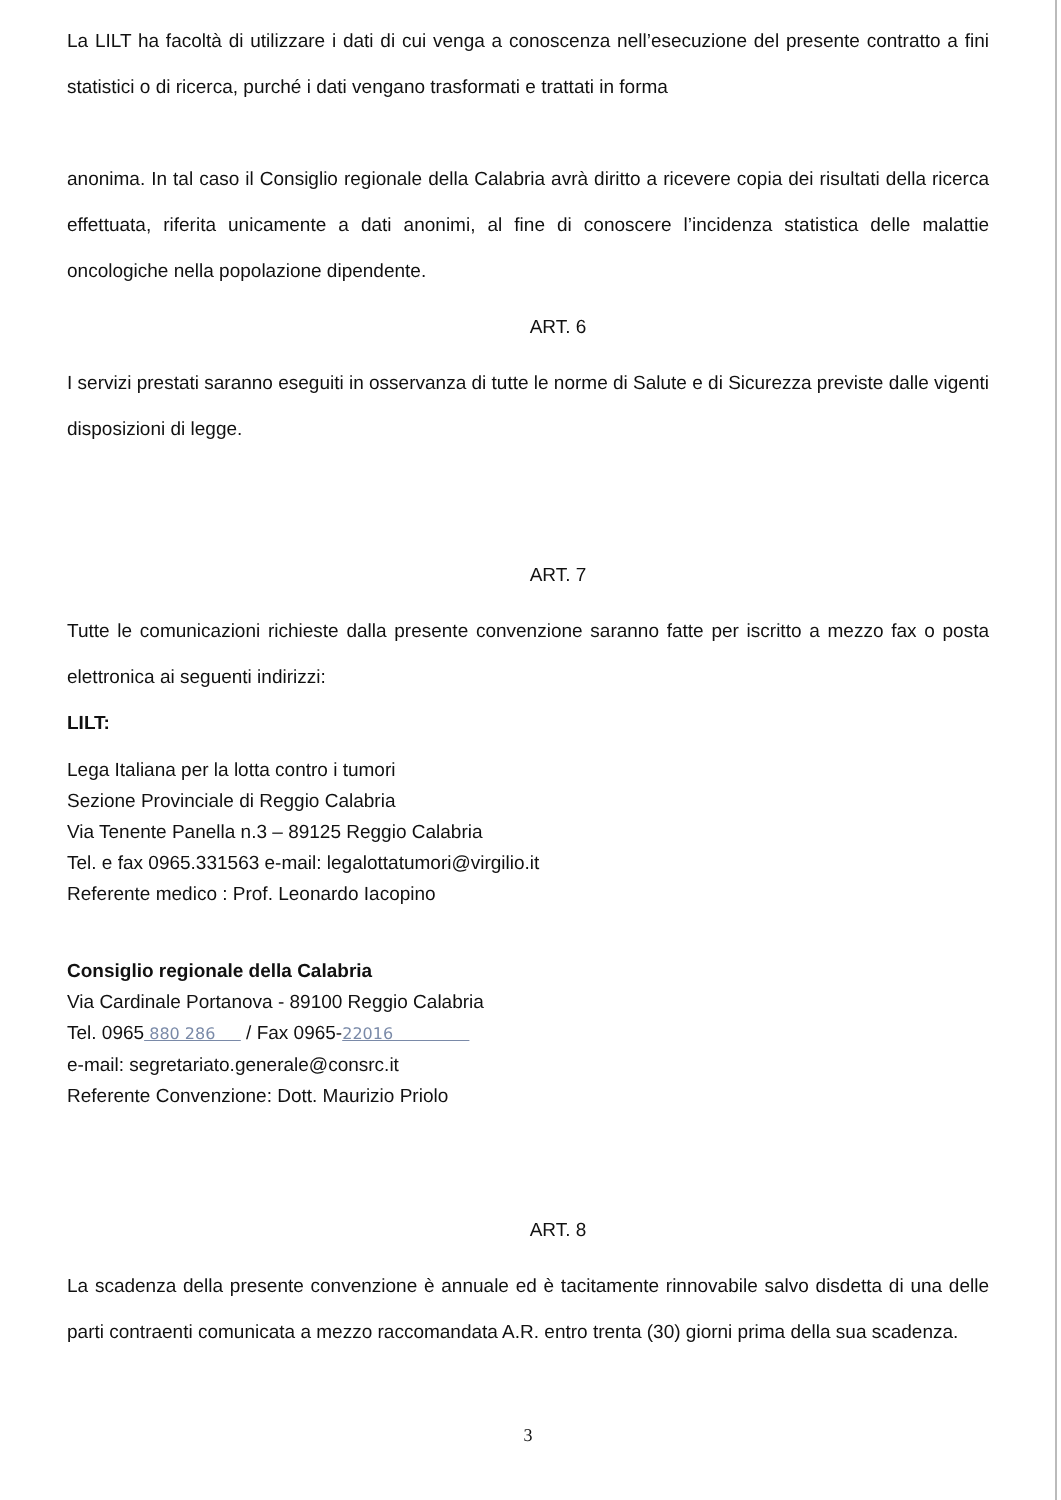La LILT ha facoltà di utilizzare i dati di cui venga a conoscenza nell’esecuzione del presente contratto a fini statistici o di ricerca, purché i dati vengano trasformati e trattati in forma
anonima. In tal caso il Consiglio regionale della Calabria avrà diritto a ricevere copia dei risultati della ricerca effettuata, riferita unicamente a dati anonimi, al fine di conoscere l’incidenza statistica delle malattie oncologiche nella popolazione dipendente.
ART. 6
I servizi prestati saranno eseguiti in osservanza di tutte le norme di Salute e di Sicurezza previste dalle vigenti disposizioni di legge.
ART. 7
Tutte le comunicazioni richieste dalla presente convenzione saranno fatte per iscritto a mezzo fax o posta elettronica ai seguenti indirizzi:
LILT:
Lega Italiana per la lotta contro i tumori
Sezione Provinciale di Reggio Calabria
Via Tenente Panella n.3 – 89125 Reggio Calabria
Tel. e fax 0965.331563 e-mail: legalottatumori@virgilio.it
Referente medico : Prof. Leonardo Iacopino
Consiglio regionale della Calabria
Via Cardinale Portanova - 89100 Reggio Calabria
Tel. 0965 880 286 / Fax 0965-22016
e-mail: segretariato.generale@consrc.it
Referente Convenzione: Dott. Maurizio Priolo
ART. 8
La scadenza della presente convenzione è annuale ed è tacitamente rinnovabile salvo disdetta di una delle parti contraenti comunicata a mezzo raccomandata A.R. entro trenta (30) giorni prima della sua scadenza.
3